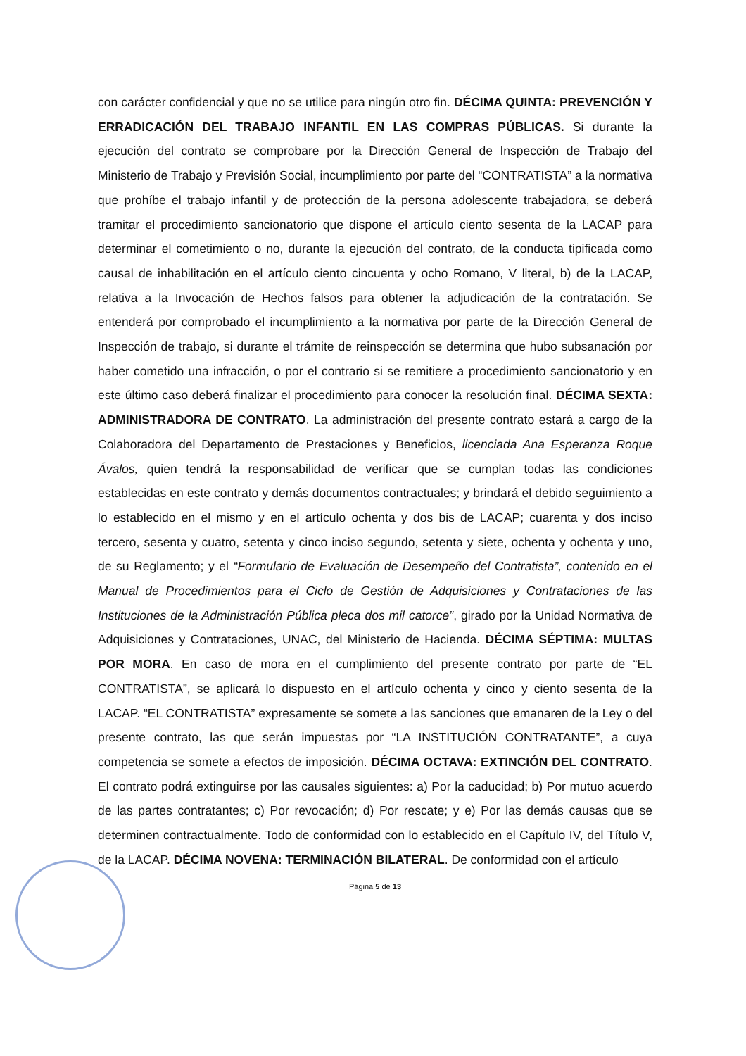con carácter confidencial y que no se utilice para ningún otro fin. DÉCIMA QUINTA: PREVENCIÓN Y ERRADICACIÓN DEL TRABAJO INFANTIL EN LAS COMPRAS PÚBLICAS. Si durante la ejecución del contrato se comprobare por la Dirección General de Inspección de Trabajo del Ministerio de Trabajo y Previsión Social, incumplimiento por parte del “CONTRATISTA” a la normativa que prohíbe el trabajo infantil y de protección de la persona adolescente trabajadora, se deberá tramitar el procedimiento sancionatorio que dispone el artículo ciento sesenta de la LACAP para determinar el cometimiento o no, durante la ejecución del contrato, de la conducta tipificada como causal de inhabilitación en el artículo ciento cincuenta y ocho Romano, V literal, b) de la LACAP, relativa a la Invocación de Hechos falsos para obtener la adjudicación de la contratación. Se entenderá por comprobado el incumplimiento a la normativa por parte de la Dirección General de Inspección de trabajo, si durante el trámite de reinspección se determina que hubo subsanación por haber cometido una infracción, o por el contrario si se remitiere a procedimiento sancionatorio y en este último caso deberá finalizar el procedimiento para conocer la resolución final. DÉCIMA SEXTA: ADMINISTRADORA DE CONTRATO. La administración del presente contrato estará a cargo de la Colaboradora del Departamento de Prestaciones y Beneficios, licenciada Ana Esperanza Roque Ávalos, quien tendrá la responsabilidad de verificar que se cumplan todas las condiciones establecidas en este contrato y demás documentos contractuales; y brindará el debido seguimiento a lo establecido en el mismo y en el artículo ochenta y dos bis de LACAP; cuarenta y dos inciso tercero, sesenta y cuatro, setenta y cinco inciso segundo, setenta y siete, ochenta y ochenta y uno, de su Reglamento; y el “Formulario de Evaluación de Desempeño del Contratista”, contenido en el Manual de Procedimientos para el Ciclo de Gestión de Adquisiciones y Contrataciones de las Instituciones de la Administración Pública pleca dos mil catorce”, girado por la Unidad Normativa de Adquisiciones y Contrataciones, UNAC, del Ministerio de Hacienda. DÉCIMA SÉPTIMA: MULTAS POR MORA. En caso de mora en el cumplimiento del presente contrato por parte de “EL CONTRATISTA”, se aplicará lo dispuesto en el artículo ochenta y cinco y ciento sesenta de la LACAP. “EL CONTRATISTA” expresamente se somete a las sanciones que emanaren de la Ley o del presente contrato, las que serán impuestas por “LA INSTITUCIÓN CONTRATANTE”, a cuya competencia se somete a efectos de imposición. DÉCIMA OCTAVA: EXTINCIÓN DEL CONTRATO. El contrato podrá extinguirse por las causales siguientes: a) Por la caducidad; b) Por mutuo acuerdo de las partes contratantes; c) Por revocación; d) Por rescate; y e) Por las demás causas que se determinen contractualmente. Todo de conformidad con lo establecido en el Capítulo IV, del Título V, de la LACAP. DÉCIMA NOVENA: TERMINACIÓN BILATERAL. De conformidad con el artículo
Página 5 de 13